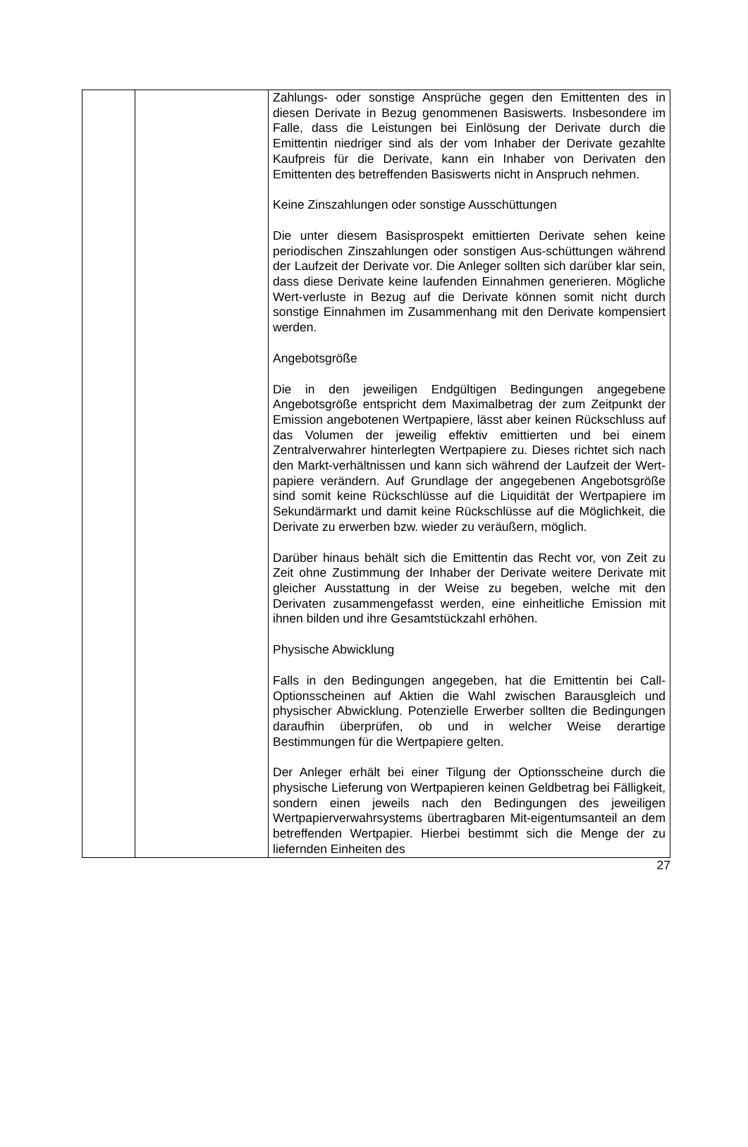| | | Zahlungs- oder sonstige Ansprüche gegen den Emittenten des in diesen Derivate in Bezug genommenen Basiswerts. Insbesondere im Falle, dass die Leistungen bei Einlösung der Derivate durch die Emittentin niedriger sind als der vom Inhaber der Derivate gezahlte Kaufpreis für die Derivate, kann ein Inhaber von Derivaten den Emittenten des betreffenden Basiswerts nicht in Anspruch nehmen. Keine Zinszahlungen oder sonstige Ausschüttungen Die unter diesem Basisprospekt emittierten Derivate sehen keine periodischen Zinszahlungen oder sonstigen Aus-schüttungen während der Laufzeit der Derivate vor. Die Anleger sollten sich darüber klar sein, dass diese Derivate keine laufenden Einnahmen generieren. Mögliche Wert-verluste in Bezug auf die Derivate können somit nicht durch sonstige Einnahmen im Zusammenhang mit den Derivate kompensiert werden. Angebotsgröße Die in den jeweiligen Endgültigen Bedingungen angegebene Angebotsgröße entspricht dem Maximalbetrag der zum Zeitpunkt der Emission angebotenen Wertpapiere, lässt aber keinen Rückschluss auf das Volumen der jeweilig effektiv emittierten und bei einem Zentralverwahrer hinterlegten Wertpapiere zu. Dieses richtet sich nach den Markt-verhältnissen und kann sich während der Laufzeit der Wert-papiere verändern. Auf Grundlage der angegebenen Angebotsgröße sind somit keine Rückschlüsse auf die Liquidität der Wertpapiere im Sekundärmarkt und damit keine Rückschlüsse auf die Möglichkeit, die Derivate zu erwerben bzw. wieder zu veräußern, möglich. Darüber hinaus behält sich die Emittentin das Recht vor, von Zeit zu Zeit ohne Zustimmung der Inhaber der Derivate weitere Derivate mit gleicher Ausstattung in der Weise zu begeben, welche mit den Derivaten zusammengefasst werden, eine einheitliche Emission mit ihnen bilden und ihre Gesamtstückzahl erhöhen. Physische Abwicklung Falls in den Bedingungen angegeben, hat die Emittentin bei Call-Optionsscheinen auf Aktien die Wahl zwischen Barausgleich und physischer Abwicklung. Potenzielle Erwerber sollten die Bedingungen daraufhin überprüfen, ob und in welcher Weise derartige Bestimmungen für die Wertpapiere gelten. Der Anleger erhält bei einer Tilgung der Optionsscheine durch die physische Lieferung von Wertpapieren keinen Geldbetrag bei Fälligkeit, sondern einen jeweils nach den Bedingungen des jeweiligen Wertpapierverwahrsystems übertragbaren Mit-eigentumsanteil an dem betreffenden Wertpapier. Hierbei bestimmt sich die Menge der zu liefernden Einheiten des |
27